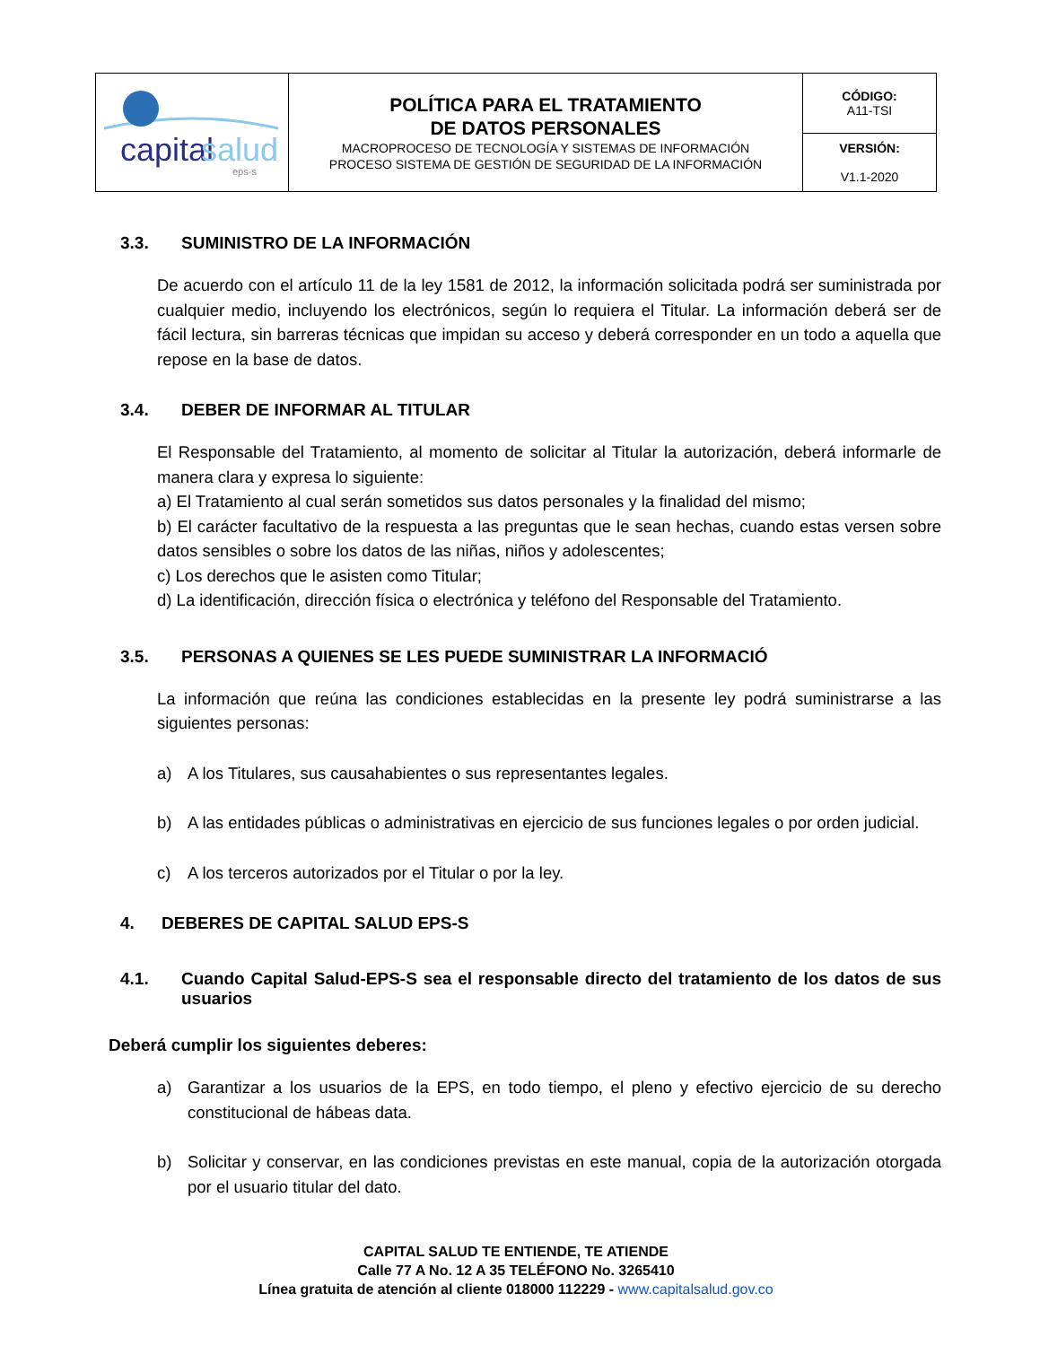| capital salud eps-s | POLÍTICA PARA EL TRATAMIENTO DE DATOS PERSONALES MACROPROCESO DE TECNOLOGÍA Y SISTEMAS DE INFORMACIÓN PROCESO SISTEMA DE GESTIÓN DE SEGURIDAD DE LA INFORMACIÓN | CÓDIGO: A11-TSI |
| | | VERSIÓN: V1.1-2020 |
3.3. SUMINISTRO DE LA INFORMACIÓN
De acuerdo con el artículo 11 de la ley 1581 de 2012, la información solicitada podrá ser suministrada por cualquier medio, incluyendo los electrónicos, según lo requiera el Titular. La información deberá ser de fácil lectura, sin barreras técnicas que impidan su acceso y deberá corresponder en un todo a aquella que repose en la base de datos.
3.4. DEBER DE INFORMAR AL TITULAR
El Responsable del Tratamiento, al momento de solicitar al Titular la autorización, deberá informarle de manera clara y expresa lo siguiente:
a) El Tratamiento al cual serán sometidos sus datos personales y la finalidad del mismo;
b) El carácter facultativo de la respuesta a las preguntas que le sean hechas, cuando estas versen sobre datos sensibles o sobre los datos de las niñas, niños y adolescentes;
c) Los derechos que le asisten como Titular;
d) La identificación, dirección física o electrónica y teléfono del Responsable del Tratamiento.
3.5. PERSONAS A QUIENES SE LES PUEDE SUMINISTRAR LA INFORMACIÓ
La información que reúna las condiciones establecidas en la presente ley podrá suministrarse a las siguientes personas:
a) A los Titulares, sus causahabientes o sus representantes legales.
b) A las entidades públicas o administrativas en ejercicio de sus funciones legales o por orden judicial.
c) A los terceros autorizados por el Titular o por la ley.
4. DEBERES DE CAPITAL SALUD EPS-S
4.1. Cuando Capital Salud-EPS-S sea el responsable directo del tratamiento de los datos de sus usuarios
Deberá cumplir los siguientes deberes:
a) Garantizar a los usuarios de la EPS, en todo tiempo, el pleno y efectivo ejercicio de su derecho constitucional de hábeas data.
b) Solicitar y conservar, en las condiciones previstas en este manual, copia de la autorización otorgada por el usuario titular del dato.
CAPITAL SALUD TE ENTIENDE, TE ATIENDE
Calle 77 A No. 12 A 35 TELÉFONO No. 3265410
Línea gratuita de atención al cliente 018000 112229 - www.capitalsalud.gov.co